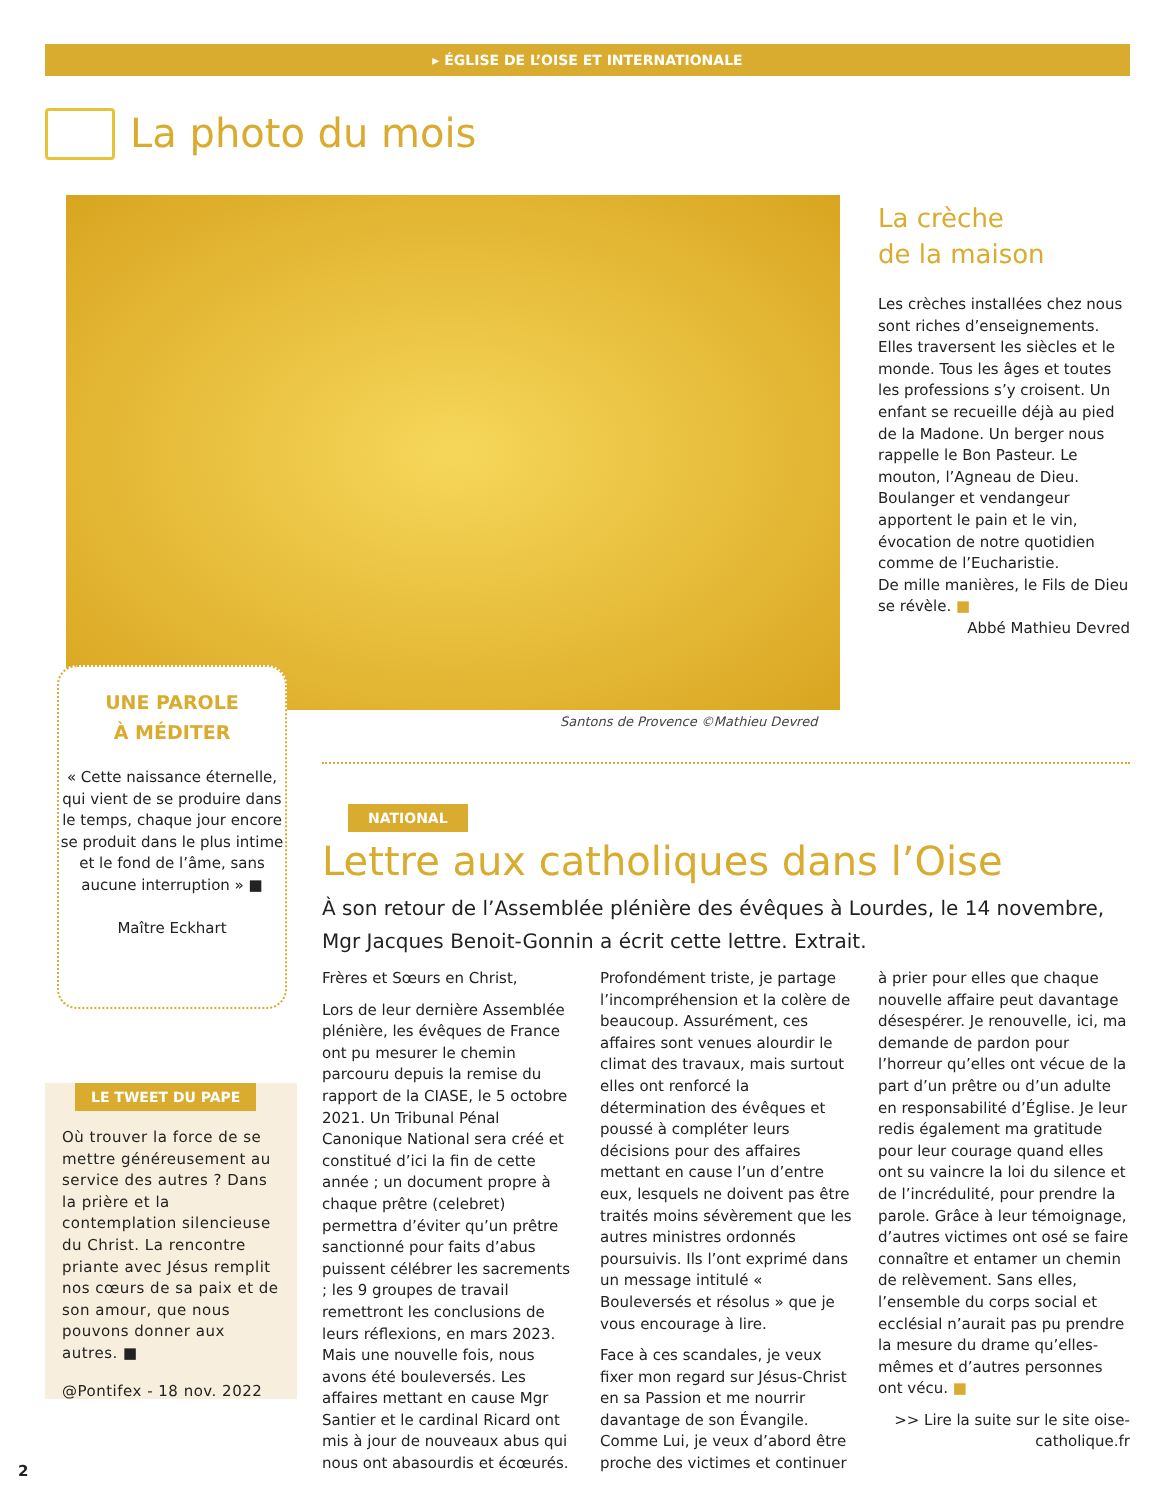▸ ÉGLISE DE L’OISE ET INTERNATIONALE
La photo du mois
Santons de Provence ©Mathieu Devred
La crèche
de la maison
Les crèches installées chez nous sont riches d’enseignements. Elles traversent les siècles et le monde. Tous les âges et toutes les professions s’y croisent. Un enfant se recueille déjà au pied de la Madone. Un berger nous rappelle le Bon Pasteur. Le mouton, l’Agneau de Dieu. Boulanger et vendangeur apportent le pain et le vin, évocation de notre quotidien comme de l’Eucharistie.
De mille manières, le Fils de Dieu se révèle. ■
Abbé Mathieu Devred
UNE PAROLE
À MÉDITER
« Cette naissance éternelle, qui vient de se produire dans le temps, chaque jour encore se produit dans le plus intime et le fond de l’âme, sans aucune interruption » ■
Maître Eckhart
LE TWEET DU PAPE
Où trouver la force de se mettre généreusement au service des autres ? Dans la prière et la contemplation silencieuse du Christ. La rencontre priante avec Jésus remplit nos cœurs de sa paix et de son amour, que nous pouvons donner aux autres. ■
@Pontifex - 18 nov. 2022
NATIONAL
Lettre aux catholiques dans l’Oise
À son retour de l’Assemblée plénière des évêques à Lourdes, le 14 novembre, Mgr Jacques Benoit-Gonnin a écrit cette lettre. Extrait.
Frères et Sœurs en Christ,
Lors de leur dernière Assemblée plénière, les évêques de France ont pu mesurer le chemin parcouru depuis la remise du rapport de la CIASE, le 5 octobre 2021. Un Tribunal Pénal Canonique National sera créé et constitué d’ici la fin de cette année ; un document propre à chaque prêtre (celebret) permettra d’éviter qu’un prêtre sanctionné pour faits d’abus puissent célébrer les sacrements ; les 9 groupes de travail remettront les conclusions de leurs réflexions, en mars 2023.
Mais une nouvelle fois, nous avons été bouleversés. Les affaires mettant en cause Mgr Santier et le cardinal Ricard ont mis à jour de nouveaux abus qui nous ont abasourdis et écœurés.
Profondément triste, je partage l’incompréhension et la colère de beaucoup. Assurément, ces affaires sont venues alourdir le climat des travaux, mais surtout elles ont renforcé la détermination des évêques et poussé à compléter leurs décisions pour des affaires mettant en cause l’un d’entre eux, lesquels ne doivent pas être traités moins sévèrement que les autres ministres ordonnés poursuivis. Ils l’ont exprimé dans un message intitulé « Bouleversés et résolus » que je vous encourage à lire.
Face à ces scandales, je veux fixer mon regard sur Jésus-Christ en sa Passion et me nourrir davantage de son Évangile. Comme Lui, je veux d’abord être proche des victimes et continuer à prier pour elles que chaque nouvelle affaire peut davantage désespérer. Je renouvelle, ici, ma demande de pardon pour l’horreur qu’elles ont vécue de la part d’un prêtre ou d’un adulte en responsabilité d’Église. Je leur redis également ma gratitude pour leur courage quand elles ont su vaincre la loi du silence et de l’incrédulité, pour prendre la parole. Grâce à leur témoignage, d’autres victimes ont osé se faire connaître et entamer un chemin de relèvement. Sans elles, l’ensemble du corps social et ecclésial n’aurait pas pu prendre la mesure du drame qu’elles-mêmes et d’autres personnes ont vécu. ■
>> Lire la suite sur le site oise-catholique.fr
2